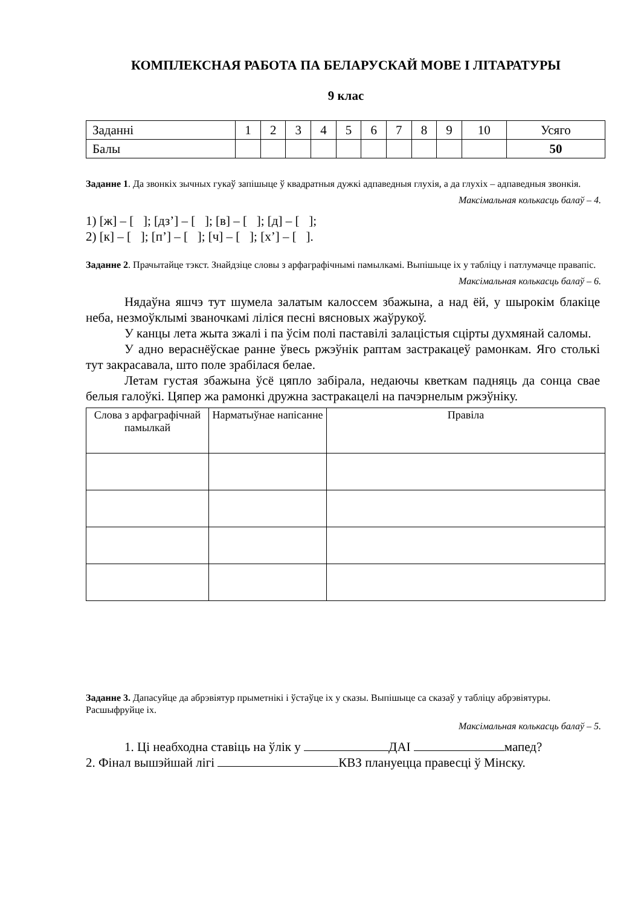КОМПЛЕКСНАЯ РАБОТА ПА БЕЛАРУСКАЙ МОВЕ І ЛІТАРАТУРЫ
9 клас
| Заданні | 1 | 2 | 3 | 4 | 5 | 6 | 7 | 8 | 9 | 10 | Усяго |
| Балы | | | | | | | | | | | 50 |
Заданне 1. Да звонкіх зычных гукаў запішыце ў квадратныя дужкі адпаведныя глухія, а да глухіх – адпаведныя звонкія.
Максімальная колькасць балаў – 4.
1) [ж] – [ ]; [дз’] – [ ]; [в] – [ ]; [д] – [ ];
2) [к] – [ ]; [п’] – [ ]; [ч] – [ ]; [х’] – [ ].
Заданне 2. Прачытайце тэкст. Знайдзіце словы з арфаграфічнымі памылкамі. Выпішыце іх у табліцу і патлумачце правапіс.
Максімальная колькасць балаў – 6.
Нядаўна яшчэ тут шумела залатым калоссем збажына, а над ёй, у шырокім блакіце неба, незмоўклымі званочкамі ліліся песні вясновых жаўрукоў.
У канцы лета жыта зжалі і па ўсім полі паставілі залацістыя сцірты духмянай саломы.
У адно вераснёўскае ранне ўвесь ржэўнік раптам застракацеў рамонкам. Яго столькі тут закрасавала, што поле зрабілася белае.
Летам густая збажына ўсё цяпло забірала, недаючы кветкам падняць да сонца свае белыя галоўкі. Цяпер жа рамонкі дружна застракацелі на пачэрнелым ржэўніку.
| Слова з арфаграфічнай памылкай | Нарматыўнае напісанне | Правіла |
| --- | --- | --- |
Заданне 3. Дапасуйце да абрэвіятур прыметнікі і ўстаўце іх у сказы. Выпішыце са сказаў у табліцу абрэвіятуры. Расшыфруйце іх.
Максімальная колькасць балаў – 5.
1. Ці неабходна ставіць на ўлік у ДАІ мапед?
2. Фінал вышэйшай лігі КВЗ плануецца правесці ў Мінску.